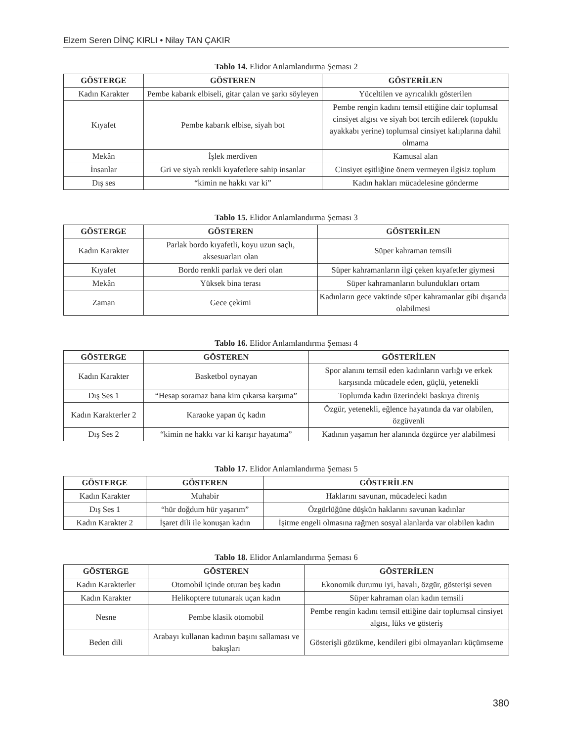Elzem Seren DİNÇ KIRLI • Nilay TAN ÇAKIR
Tablo 14. Elidor Anlamlandırma Şeması 2
| GÖSTERGE | GÖSTEREN | GÖSTERİLEN |
| --- | --- | --- |
| Kadın Karakter | Pembe kabarık elbiseli, gitar çalan ve şarkı söyleyen | Yüceltilen ve ayrıcalıklı gösterilen |
| Kıyafet | Pembe kabarık elbise, siyah bot | Pembe rengin kadını temsil ettiğine dair toplumsal cinsiyet algısı ve siyah bot tercih edilerek (topuklu ayakkabı yerine) toplumsal cinsiyet kalıplarına dahil olmama |
| Mekân | İşlek merdiven | Kamusal alan |
| İnsanlar | Gri ve siyah renkli kıyafetlere sahip insanlar | Cinsiyet eşitliğine önem vermeyen ilgisiz toplum |
| Dış ses | “kimin ne hakkı var ki” | Kadın hakları mücadelesine gönderme |
Tablo 15. Elidor Anlamlandırma Şeması 3
| GÖSTERGE | GÖSTEREN | GÖSTERİLEN |
| --- | --- | --- |
| Kadın Karakter | Parlak bordo kıyafetli, koyu uzun saçlı, aksesuarları olan | Süper kahraman temsili |
| Kıyafet | Bordo renkli parlak ve deri olan | Süper kahramanların ilgi çeken kıyafetler giymesi |
| Mekân | Yüksek bina terası | Süper kahramanların bulundukları ortam |
| Zaman | Gece çekimi | Kadınların gece vaktinde süper kahramanlar gibi dışarıda olabilmesi |
Tablo 16. Elidor Anlamlandırma Şeması 4
| GÖSTERGE | GÖSTEREN | GÖSTERİLEN |
| --- | --- | --- |
| Kadın Karakter | Basketbol oynayan | Spor alanını temsil eden kadınların varlığı ve erkek karşısında mücadele eden, güçlü, yetenekli |
| Dış Ses 1 | “Hesap soramaz bana kim çıkarsa karşıma” | Toplumda kadın üzerindeki baskıya direniş |
| Kadın Karakterler 2 | Karaoke yapan üç kadın | Özgür, yetenekli, eğlence hayatında da var olabilen, özgüvenli |
| Dış Ses 2 | “kimin ne hakkı var ki karışır hayatıma” | Kadının yaşamın her alanında özgürce yer alabilmesi |
Tablo 17. Elidor Anlamlandırma Şeması 5
| GÖSTERGE | GÖSTEREN | GÖSTERİLEN |
| --- | --- | --- |
| Kadın Karakter | Muhabir | Haklarını savunan, mücadeleci kadın |
| Dış Ses 1 | “hür doğdum hür yaşarım” | Özgürlüğüne düşkün haklarını savunan kadınlar |
| Kadın Karakter 2 | İşaret dili ile konuşan kadın | İşitme engeli olmasına rağmen sosyal alanlarda var olabilen kadın |
Tablo 18. Elidor Anlamlandırma Şeması 6
| GÖSTERGE | GÖSTEREN | GÖSTERİLEN |
| --- | --- | --- |
| Kadın Karakterler | Otomobil içinde oturan beş kadın | Ekonomik durumu iyi, havalı, özgür, gösterişi seven |
| Kadın Karakter | Helikoptere tutunarak uçan kadın | Süper kahraman olan kadın temsili |
| Nesne | Pembe klasik otomobil | Pembe rengin kadını temsil ettiğine dair toplumsal cinsiyet algısı, lüks ve gösteriş |
| Beden dili | Arabayı kullanan kadının başını sallaması ve bakışları | Gösterişli gözükme, kendileri gibi olmayanları küçümseme |
380